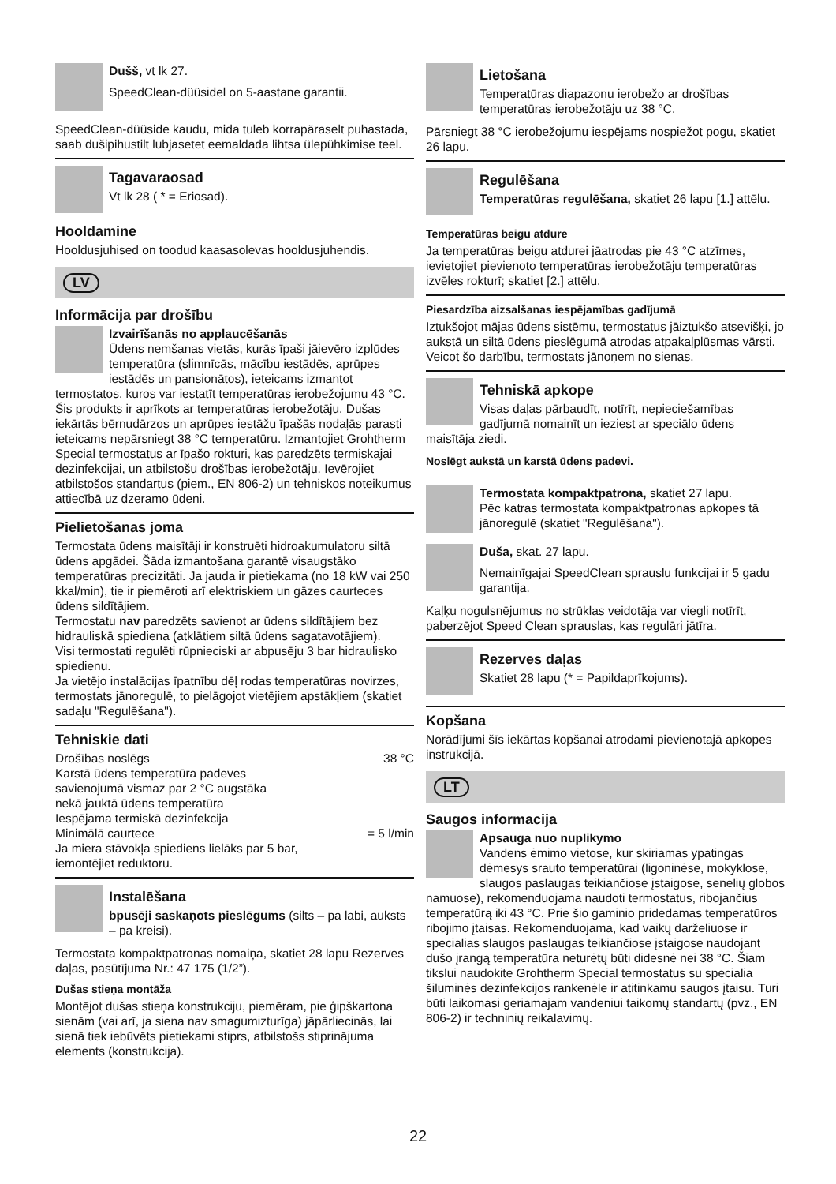Dušš, vt lk 27.
SpeedClean-düüsidel on 5-aastane garantii.
SpeedClean-düüside kaudu, mida tuleb korrapäraselt puhastada, saab dušipihustilt lubjasetet eemaldada lihtsa ülepühkimise teel.
Tagavaraosad
Vt lk 28 ( * = Eriosad).
Hooldamine
Hooldusjuhised on toodud kaasasolevas hooldusjuhendis.
LV
Informācija par drošību
Izvairīšanās no applaucēšanās
Ūdens ņemšanas vietās, kurās īpaši jāievēro izplūdes temperatūra (slimnīcās, mācību iestādēs, aprūpes iestādēs un pansionātos), ieteicams izmantot termostatos, kuros var iestatīt temperatūras ierobežojumu 43 °C. Šis produkts ir aprīkots ar temperatūras ierobežotāju. Dušas iekārtās bērnudārzos un aprūpes iestāžu īpašās nodaļās parasti ieteicams nepārsniegt 38 °C temperatūru. Izmantojiet Grohtherm Special termostatus ar īpašo rokturi, kas paredzēts termiskajai dezinfekcijai, un atbilstošu drošības ierobežotāju. Ievērojiet atbilstošos standartus (piem., EN 806-2) un tehniskos noteikumus attiecībā uz dzeramo ūdeni.
Pielietošanas joma
Termostata ūdens maisītāji ir konstruēti hidroakumulatoru siltā ūdens apgādei. Šāda izmantošana garantē visaugstāko temperatūras precizitāti. Ja jauda ir pietiekama (no 18 kW vai 250 kkal/min), tie ir piemēroti arī elektriskiem un gāzes caurteces ūdens sildītājiem.
Termostatu nav paredzēts savienot ar ūdens sildītājiem bez hidrauliskā spiediena (atklātiem siltā ūdens sagatavotājiem).
Visi termostati regulēti rūpnieciski ar abpusēju 3 bar hidraulisko spiedienu.
Ja vietējo instalācijas īpatnību dēļ rodas temperatūras novirzes, termostats jānoregulē, to pielāgojot vietējiem apstākļiem (skatiet sadaļu "Regulēšana").
Tehniskie dati
Drošības noslēgs 38 °C
Karstā ūdens temperatūra padeves
savienojumā vismaz par 2 °C augstāka
nekā jauktā ūdens temperatūra
Iespējama termiskā dezinfekcija
Minimālā caurtece = 5 l/min
Ja miera stāvokļa spiediens lielāks par 5 bar,
iemontējiet reduktoru.
Instalēšana
bpusēji saskaņots pieslēgums (silts – pa labi, auksts – pa kreisi).
Termostata kompaktpatronas nomaiņa, skatiet 28 lapu Rezerves daļas, pasūtījuma Nr.: 47 175 (1/2”).
Dušas stieņa montāža
Montējot dušas stieņa konstrukciju, piemēram, pie ģipškartona sienām (vai arī, ja siena nav smagumizturīga) jāpārliecinās, lai sienā tiek iebūvēts pietiekami stiprs, atbilstošs stiprinājuma elements (konstrukcija).
Lietošana
Temperatūras diapazonu ierobežo ar drošības temperatūras ierobežotāju uz 38 °C.
Pārsniegt 38 °C ierobežojumu iespējams nospiežot pogu, skatiet 26 lapu.
Regulēšana
Temperatūras regulēšana, skatiet 26 lapu [1.] attēlu.
Temperatūras beigu atdure
Ja temperatūras beigu atdurei jāatrodas pie 43 °C atzīmes, ievietojiet pievienoto temperatūras ierobežotāju temperatūras izvēles rokturī; skatiet [2.] attēlu.
Piesardzība aizsalšanas iespējamības gadījumā
Iztukšojot mājas ūdens sistēmu, termostatus jāiztukšo atsevišķi, jo aukstā un siltā ūdens pieslēgumā atrodas atpakaļplūsmas vārsti. Veicot šo darbību, termostats jānoņem no sienas.
Tehniskā apkope
Visas daļas pārbaudīt, notīrīt, nepieciešamības gadījumā nomainīt un ieziest ar speciālo ūdens maisītāja ziedi.
Noslēgt aukstā un karstā ūdens padevi.
Termostata kompaktpatrona, skatiet 27 lapu.
Pēc katras termostata kompaktpatronas apkopes tā jānoregulē (skatiet "Regulēšana").
Duša, skat. 27 lapu.
Nemainīgajai SpeedClean sprauslu funkcijai ir 5 gadu garantija.
Kaļķu nogulsnējumus no strūklas veidotāja var viegli notīrīt, paberzējot Speed Clean sprauslas, kas regulāri jātīra.
Rezerves daļas
Skatiet 28 lapu (* = Papildaprīkojums).
Kopšana
Norādījumi šīs iekārtas kopšanai atrodami pievienotajā apkopes instrukcijā.
LT
Saugos informacija
Apsauga nuo nuplikymo
Vandens ėmimo vietose, kur skiriamas ypatingas dėmesys srauto temperatūrai (ligoninėse, mokyklose, slaugos paslaugas teikiančiose įstaigose, senelių globos namuose), rekomenduojama naudoti termostatus, ribojančius temperatūrą iki 43 °C. Prie šio gaminio pridedamas temperatūros ribojimo įtaisas. Rekomenduojama, kad vaikų darželiuose ir specialias slaugos paslaugas teikiančiose įstaigose naudojant dušo įrangą temperatūra neturėtų būti didesnė nei 38 °C. Šiam tikslui naudokite Grohtherm Special termostatus su specialia šiluminės dezinfekcijos rankenėle ir atitinkamu saugos įtaisu. Turi būti laikomasi geriamajam vandeniui taikomų standartų (pvz., EN 806-2) ir techninių reikalavimų.
22